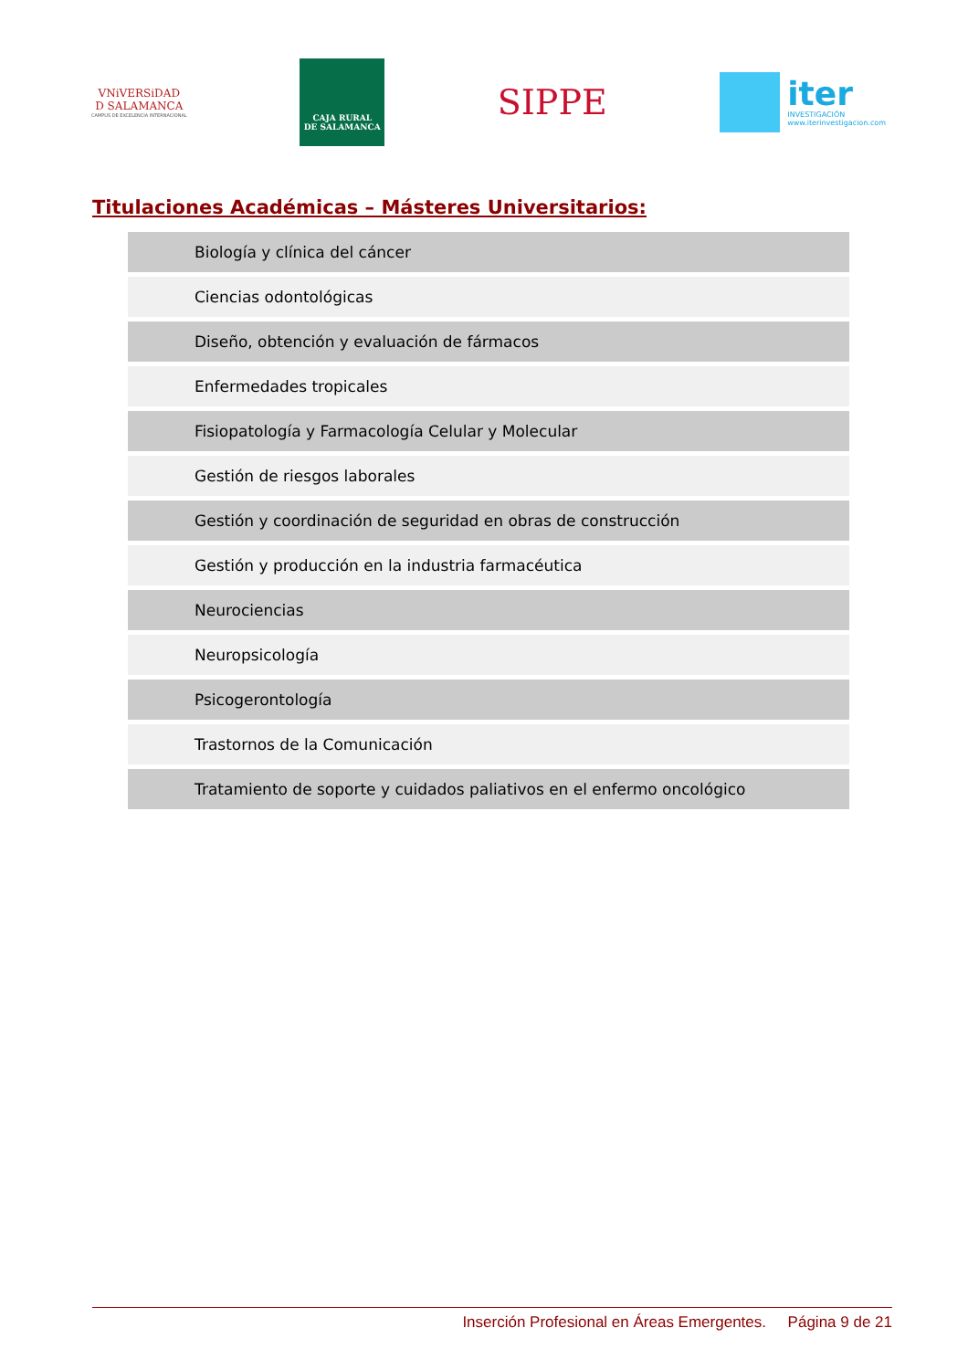VNiVERSiDAD
D SALAMANCA
CAMPUS DE EXCELENCIA INTERNACIONAL
CAJA RURAL
DE SALAMANCA
SIPPE
iter
INVESTIGACIÓN
www.iterinvestigacion.com
Titulaciones Académicas – Másteres Universitarios:
| Biología y clínica del cáncer |
| Ciencias odontológicas |
| Diseño, obtención y evaluación de fármacos |
| Enfermedades tropicales |
| Fisiopatología y Farmacología Celular y Molecular |
| Gestión de riesgos laborales |
| Gestión y coordinación de seguridad en obras de construcción |
| Gestión y producción en la industria farmacéutica |
| Neurociencias |
| Neuropsicología |
| Psicogerontología |
| Trastornos de la Comunicación |
| Tratamiento de soporte y cuidados paliativos en el enfermo oncológico |
Inserción Profesional en Áreas Emergentes. Página 9 de 21